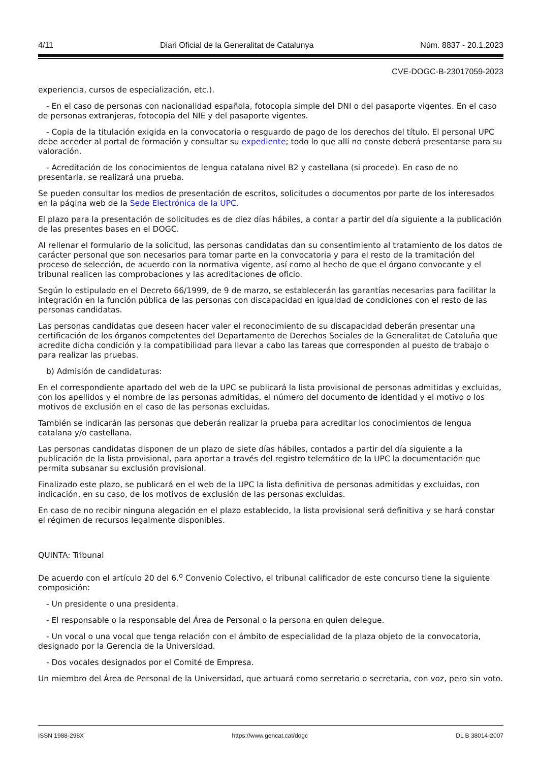4/11 Diari Oficial de la Generalitat de Catalunya Núm. 8837 - 20.1.2023
CVE-DOGC-B-23017059-2023
experiencia, cursos de especialización, etc.).
- En el caso de personas con nacionalidad española, fotocopia simple del DNI o del pasaporte vigentes. En el caso de personas extranjeras, fotocopia del NIE y del pasaporte vigentes.
- Copia de la titulación exigida en la convocatoria o resguardo de pago de los derechos del título. El personal UPC debe acceder al portal de formación y consultar su expediente; todo lo que allí no conste deberá presentarse para su valoración.
- Acreditación de los conocimientos de lengua catalana nivel B2 y castellana (si procede). En caso de no presentarla, se realizará una prueba.
Se pueden consultar los medios de presentación de escritos, solicitudes o documentos por parte de los interesados en la página web de la Sede Electrónica de la UPC.
El plazo para la presentación de solicitudes es de diez días hábiles, a contar a partir del día siguiente a la publicación de las presentes bases en el DOGC.
Al rellenar el formulario de la solicitud, las personas candidatas dan su consentimiento al tratamiento de los datos de carácter personal que son necesarios para tomar parte en la convocatoria y para el resto de la tramitación del proceso de selección, de acuerdo con la normativa vigente, así como al hecho de que el órgano convocante y el tribunal realicen las comprobaciones y las acreditaciones de oficio.
Según lo estipulado en el Decreto 66/1999, de 9 de marzo, se establecerán las garantías necesarias para facilitar la integración en la función pública de las personas con discapacidad en igualdad de condiciones con el resto de las personas candidatas.
Las personas candidatas que deseen hacer valer el reconocimiento de su discapacidad deberán presentar una certificación de los órganos competentes del Departamento de Derechos Sociales de la Generalitat de Cataluña que acredite dicha condición y la compatibilidad para llevar a cabo las tareas que corresponden al puesto de trabajo o para realizar las pruebas.
b) Admisión de candidaturas:
En el correspondiente apartado del web de la UPC se publicará la lista provisional de personas admitidas y excluidas, con los apellidos y el nombre de las personas admitidas, el número del documento de identidad y el motivo o los motivos de exclusión en el caso de las personas excluidas.
También se indicarán las personas que deberán realizar la prueba para acreditar los conocimientos de lengua catalana y/o castellana.
Las personas candidatas disponen de un plazo de siete días hábiles, contados a partir del día siguiente a la publicación de la lista provisional, para aportar a través del registro telemático de la UPC la documentación que permita subsanar su exclusión provisional.
Finalizado este plazo, se publicará en el web de la UPC la lista definitiva de personas admitidas y excluidas, con indicación, en su caso, de los motivos de exclusión de las personas excluidas.
En caso de no recibir ninguna alegación en el plazo establecido, la lista provisional será definitiva y se hará constar el régimen de recursos legalmente disponibles.
QUINTA: Tribunal
De acuerdo con el artículo 20 del 6.<sup>o</sup> Convenio Colectivo, el tribunal calificador de este concurso tiene la siguiente composición:
- Un presidente o una presidenta.
- El responsable o la responsable del Área de Personal o la persona en quien delegue.
- Un vocal o una vocal que tenga relación con el ámbito de especialidad de la plaza objeto de la convocatoria, designado por la Gerencia de la Universidad.
- Dos vocales designados por el Comité de Empresa.
Un miembro del Área de Personal de la Universidad, que actuará como secretario o secretaria, con voz, pero sin voto.
ISSN 1988-298X https://www.gencat.cat/dogc DL B 38014-2007